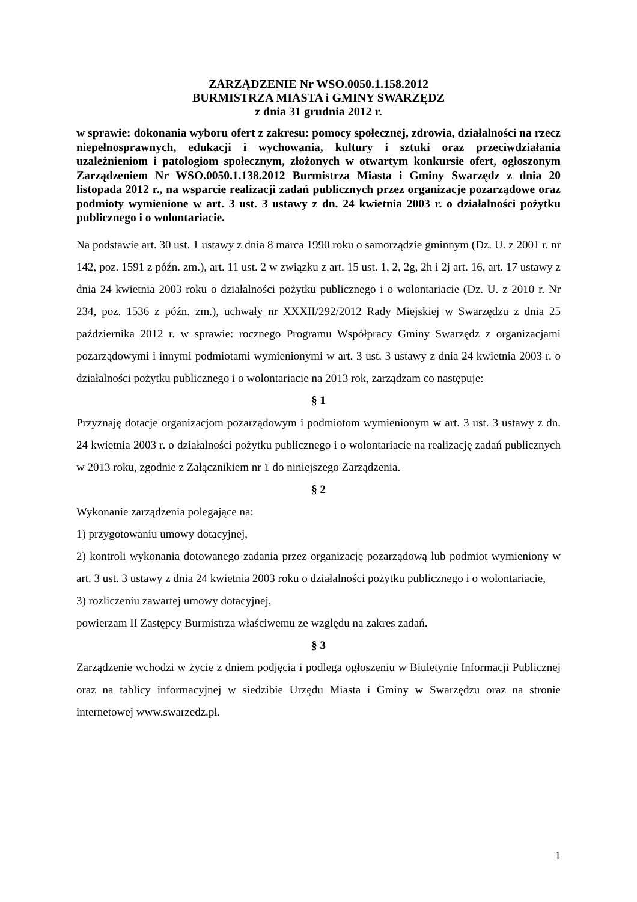ZARZĄDZENIE Nr WSO.0050.1.158.2012
BURMISTRZA MIASTA i GMINY SWARZĘDZ
z dnia 31 grudnia 2012 r.
w sprawie: dokonania wyboru ofert z zakresu: pomocy społecznej, zdrowia, działalności na rzecz niepełnosprawnych, edukacji i wychowania, kultury i sztuki oraz przeciwdziałania uzależnieniom i patologiom społecznym, złożonych w otwartym konkursie ofert, ogłoszonym Zarządzeniem Nr WSO.0050.1.138.2012 Burmistrza Miasta i Gminy Swarzędz z dnia 20 listopada 2012 r., na wsparcie realizacji zadań publicznych przez organizacje pozarządowe oraz podmioty wymienione w art. 3 ust. 3 ustawy z dn. 24 kwietnia 2003 r. o działalności pożytku publicznego i o wolontariacie.
Na podstawie art. 30 ust. 1 ustawy z dnia 8 marca 1990 roku o samorządzie gminnym (Dz. U. z 2001 r. nr 142, poz. 1591 z późn. zm.), art. 11 ust. 2 w związku z art. 15 ust. 1, 2, 2g, 2h i 2j art. 16, art. 17 ustawy z dnia 24 kwietnia 2003 roku o działalności pożytku publicznego i o wolontariacie (Dz. U. z 2010 r. Nr 234, poz. 1536 z późn. zm.), uchwały nr XXXII/292/2012 Rady Miejskiej w Swarzędzu z dnia 25 października 2012 r. w sprawie: rocznego Programu Współpracy Gminy Swarzędz z organizacjami pozarządowymi i innymi podmiotami wymienionymi w art. 3 ust. 3 ustawy z dnia 24 kwietnia 2003 r. o działalności pożytku publicznego i o wolontariacie na 2013 rok, zarządzam co następuje:
§ 1
Przyznaję dotacje organizacjom pozarządowym i podmiotom wymienionym w art. 3 ust. 3 ustawy z dn. 24 kwietnia 2003 r. o działalności pożytku publicznego i o wolontariacie na realizację zadań publicznych w 2013 roku, zgodnie z Załącznikiem nr 1 do niniejszego Zarządzenia.
§ 2
Wykonanie zarządzenia polegające na:
1) przygotowaniu umowy dotacyjnej,
2) kontroli wykonania dotowanego zadania przez organizację pozarządową lub podmiot wymieniony w art. 3 ust. 3 ustawy z dnia 24 kwietnia 2003 roku o działalności pożytku publicznego i o wolontariacie,
3) rozliczeniu zawartej umowy dotacyjnej,
powierzam II Zastępcy Burmistrza właściwemu ze względu na zakres zadań.
§ 3
Zarządzenie wchodzi w życie z dniem podjęcia i podlega ogłoszeniu w Biuletynie Informacji Publicznej oraz na tablicy informacyjnej w siedzibie Urzędu Miasta i Gminy w Swarzędzu oraz na stronie internetowej www.swarzedz.pl.
1